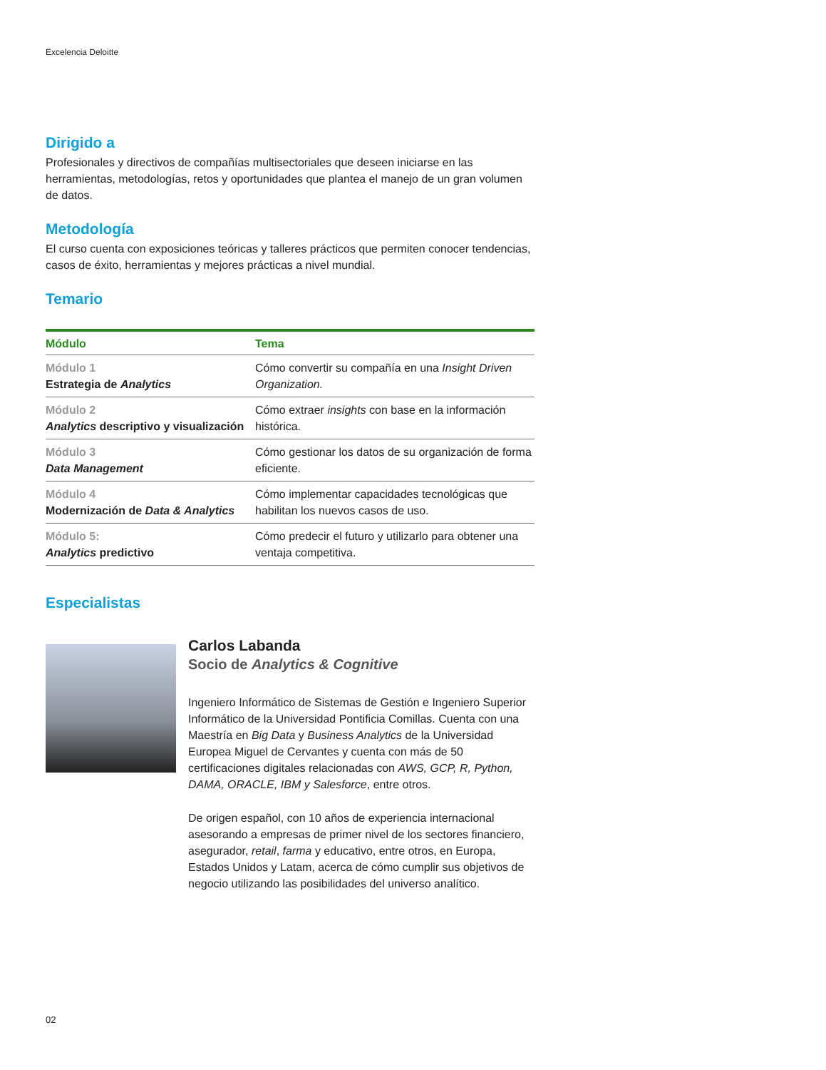Excelencia Deloitte
Dirigido a
Profesionales y directivos de compañías multisectoriales que deseen iniciarse en las herramientas, metodologías, retos y oportunidades que plantea el manejo de un gran volumen de datos.
Metodología
El curso cuenta con exposiciones teóricas y talleres prácticos que permiten conocer tendencias, casos de éxito, herramientas y mejores prácticas a nivel mundial.
Temario
| Módulo | Tema |
| --- | --- |
| Módulo 1 Estrategia de Analytics | Cómo convertir su compañía en una Insight Driven Organization. |
| Módulo 2 Analytics descriptivo y visualización | Cómo extraer insights con base en la información histórica. |
| Módulo 3 Data Management | Cómo gestionar los datos de su organización de forma eficiente. |
| Módulo 4 Modernización de Data & Analytics | Cómo implementar capacidades tecnológicas que habilitan los nuevos casos de uso. |
| Módulo 5: Analytics predictivo | Cómo predecir el futuro y utilizarlo para obtener una ventaja competitiva. |
Especialistas
Carlos Labanda
Socio de Analytics & Cognitive
Ingeniero Informático de Sistemas de Gestión e Ingeniero Superior Informático de la Universidad Pontificia Comillas. Cuenta con una Maestría en Big Data y Business Analytics de la Universidad Europea Miguel de Cervantes y cuenta con más de 50 certificaciones digitales relacionadas con AWS, GCP, R, Python, DAMA, ORACLE, IBM y Salesforce, entre otros.
De origen español, con 10 años de experiencia internacional asesorando a empresas de primer nivel de los sectores financiero, asegurador, retail, farma y educativo, entre otros, en Europa, Estados Unidos y Latam, acerca de cómo cumplir sus objetivos de negocio utilizando las posibilidades del universo analítico.
02